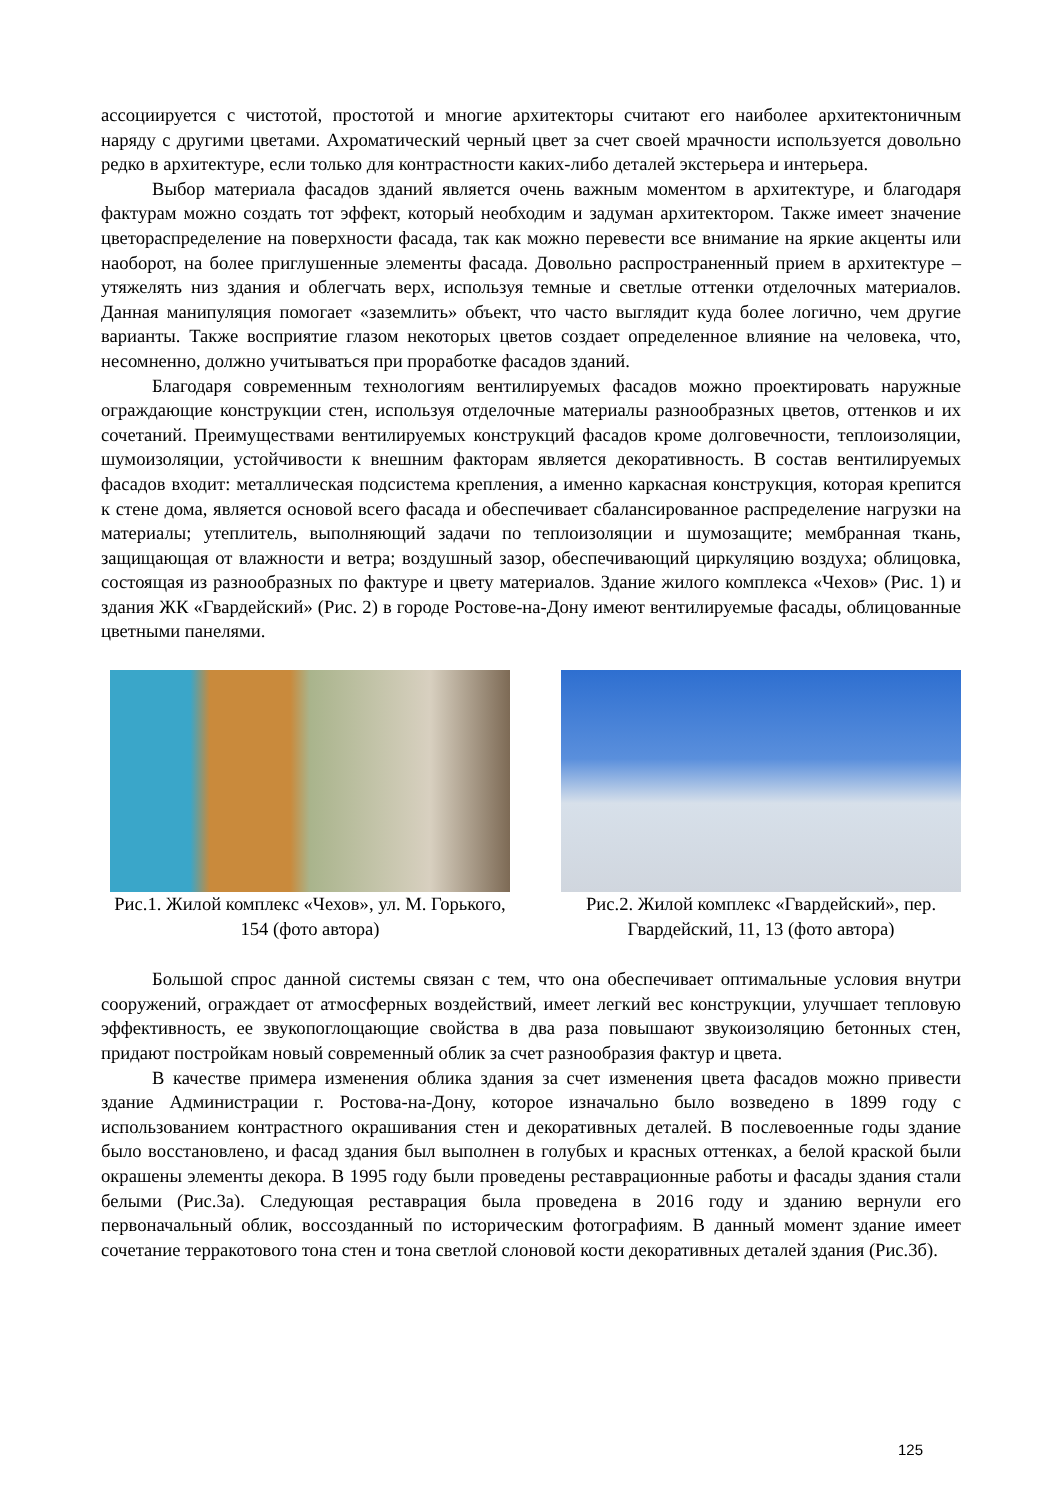ассоциируется с чистотой, простотой и многие архитекторы считают его наиболее архитектоничным наряду с другими цветами. Ахроматический черный цвет за счет своей мрачности используется довольно редко в архитектуре, если только для контрастности каких-либо деталей экстерьера и интерьера.
Выбор материала фасадов зданий является очень важным моментом в архитектуре, и благодаря фактурам можно создать тот эффект, который необходим и задуман архитектором. Также имеет значение цветораспределение на поверхности фасада, так как можно перевести все внимание на яркие акценты или наоборот, на более приглушенные элементы фасада. Довольно распространенный прием в архитектуре – утяжелять низ здания и облегчать верх, используя темные и светлые оттенки отделочных материалов. Данная манипуляция помогает «заземлить» объект, что часто выглядит куда более логично, чем другие варианты. Также восприятие глазом некоторых цветов создает определенное влияние на человека, что, несомненно, должно учитываться при проработке фасадов зданий.
Благодаря современным технологиям вентилируемых фасадов можно проектировать наружные ограждающие конструкции стен, используя отделочные материалы разнообразных цветов, оттенков и их сочетаний. Преимуществами вентилируемых конструкций фасадов кроме долговечности, теплоизоляции, шумоизоляции, устойчивости к внешним факторам является декоративность. В состав вентилируемых фасадов входит: металлическая подсистема крепления, а именно каркасная конструкция, которая крепится к стене дома, является основой всего фасада и обеспечивает сбалансированное распределение нагрузки на материалы; утеплитель, выполняющий задачи по теплоизоляции и шумозащите; мембранная ткань, защищающая от влажности и ветра; воздушный зазор, обеспечивающий циркуляцию воздуха; облицовка, состоящая из разнообразных по фактуре и цвету материалов. Здание жилого комплекса «Чехов» (Рис. 1) и здания ЖК «Гвардейский» (Рис. 2) в городе Ростове-на-Дону имеют вентилируемые фасады, облицованные цветными панелями.
Рис.1. Жилой комплекс «Чехов», ул. М. Горького, 154 (фото автора)
Рис.2. Жилой комплекс «Гвардейский», пер. Гвардейский, 11, 13 (фото автора)
Большой спрос данной системы связан с тем, что она обеспечивает оптимальные условия внутри сооружений, ограждает от атмосферных воздействий, имеет легкий вес конструкции, улучшает тепловую эффективность, ее звукопоглощающие свойства в два раза повышают звукоизоляцию бетонных стен, придают постройкам новый современный облик за счет разнообразия фактур и цвета.
В качестве примера изменения облика здания за счет изменения цвета фасадов можно привести здание Администрации г. Ростова-на-Дону, которое изначально было возведено в 1899 году с использованием контрастного окрашивания стен и декоративных деталей. В послевоенные годы здание было восстановлено, и фасад здания был выполнен в голубых и красных оттенках, а белой краской были окрашены элементы декора. В 1995 году были проведены реставрационные работы и фасады здания стали белыми (Рис.3а). Следующая реставрация была проведена в 2016 году и зданию вернули его первоначальный облик, воссозданный по историческим фотографиям. В данный момент здание имеет сочетание терракотового тона стен и тона светлой слоновой кости декоративных деталей здания (Рис.3б).
125